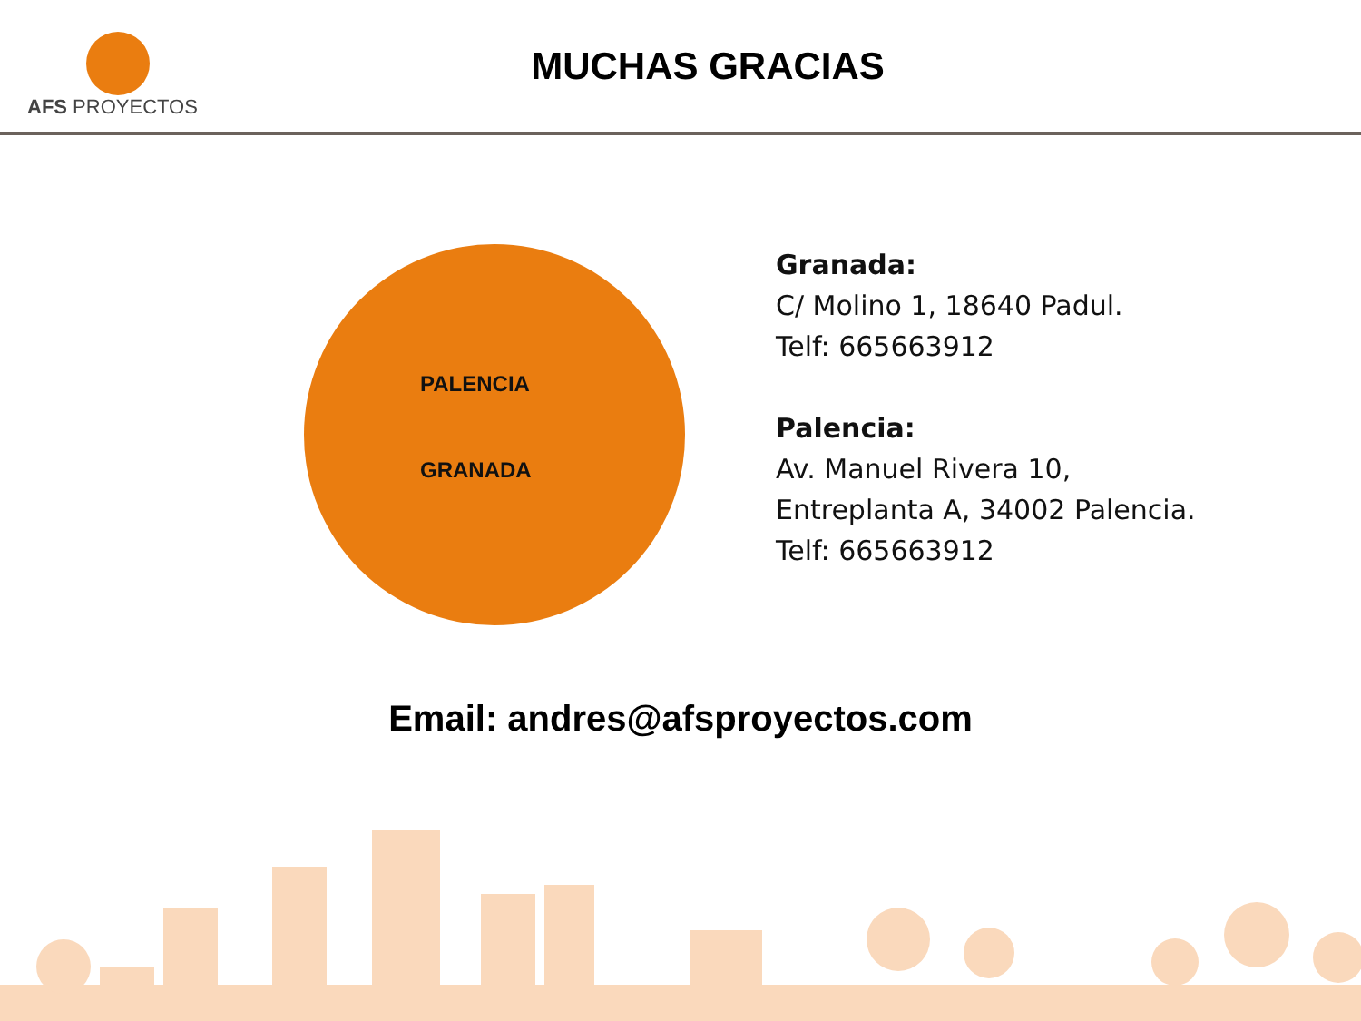AFS PROYECTOS
MUCHAS GRACIAS
PALENCIA
GRANADA
Granada:
C/ Molino 1, 18640 Padul.
Telf: 665663912
Palencia:
Av. Manuel Rivera 10,
Entreplanta A, 34002 Palencia.
Telf: 665663912
Email: andres@afsproyectos.com